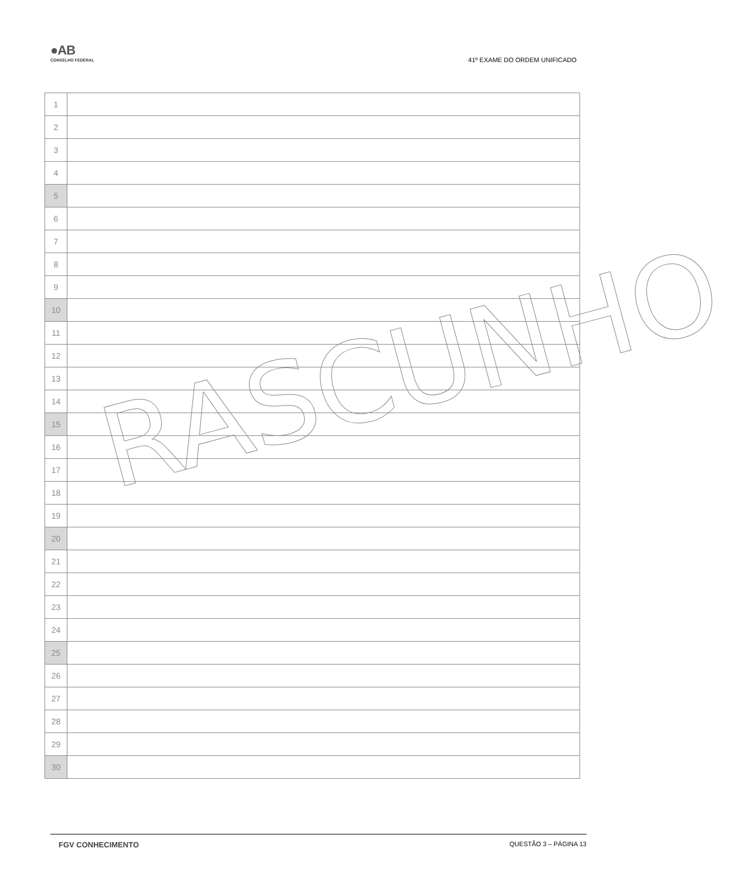●AB
CONSELHO FEDERAL
41º EXAME DO ORDEM UNIFICADO
| 1 | |
| 2 | |
| 3 | |
| 4 | |
| 5 | |
| 6 | |
| 7 | |
| 8 | |
| 9 | |
| 10 | |
| 11 | |
| 12 | |
| 13 | |
| 14 | |
| 15 | |
| 16 | |
| 17 | |
| 18 | |
| 19 | |
| 20 | |
| 21 | |
| 22 | |
| 23 | |
| 24 | |
| 25 | |
| 26 | |
| 27 | |
| 28 | |
| 29 | |
| 30 | |
RASCUNHO
FGV CONHECIMENTO QUESTÃO 3 – PÁGINA 13